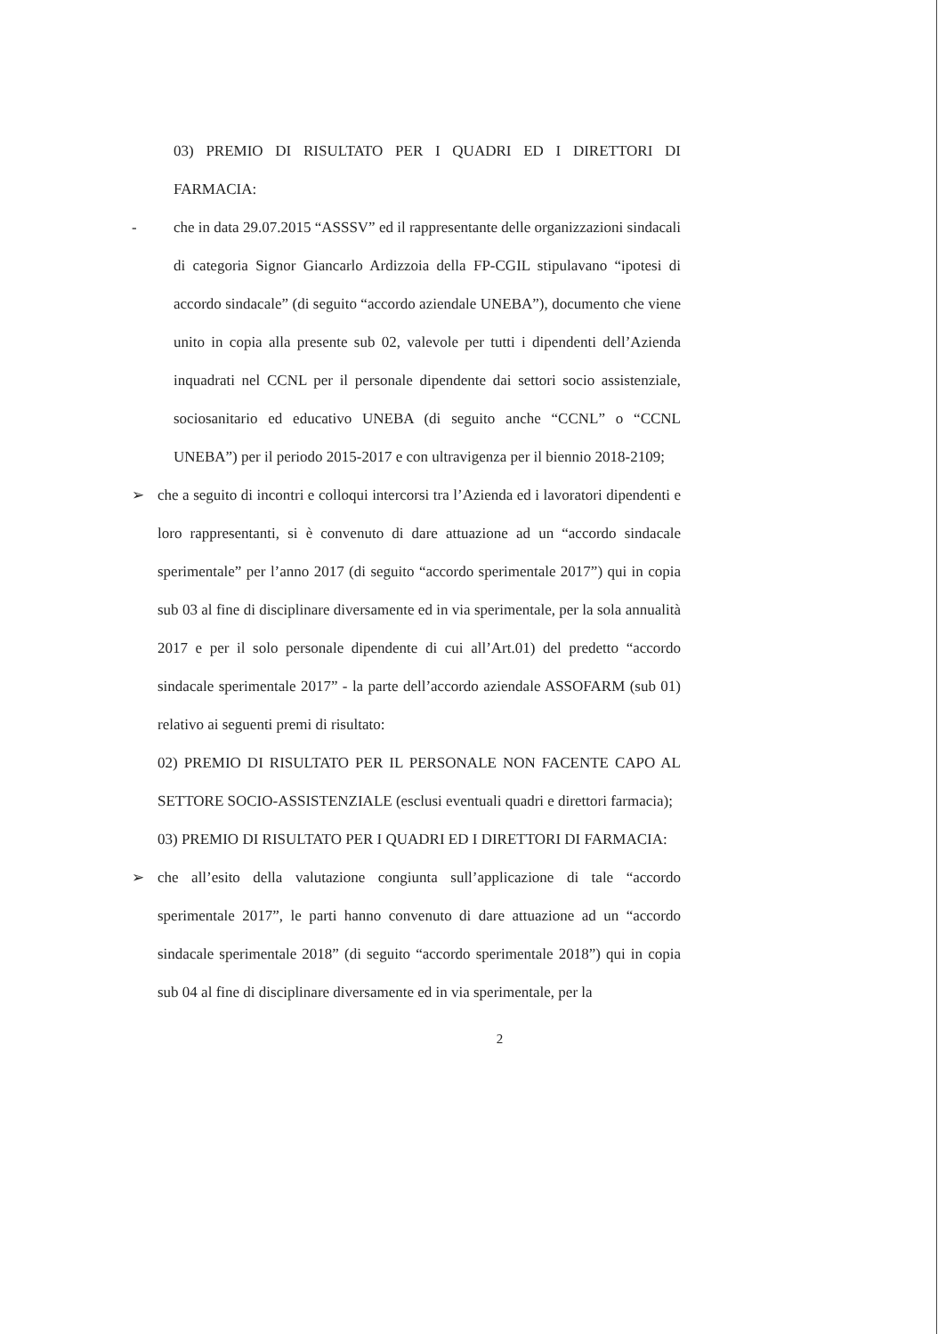03) PREMIO DI RISULTATO PER I QUADRI ED I DIRETTORI DI FARMACIA:
- che in data 29.07.2015 “ASSSV” ed il rappresentante delle organizzazioni sindacali di categoria Signor Giancarlo Ardizzoia della FP-CGIL stipulavano “ipotesi di accordo sindacale” (di seguito “accordo aziendale UNEBA”), documento che viene unito in copia alla presente sub 02, valevole per tutti i dipendenti dell’Azienda inquadrati nel CCNL per il personale dipendente dai settori socio assistenziale, sociosanitario ed educativo UNEBA (di seguito anche “CCNL” o “CCNL UNEBA”) per il periodo 2015-2017 e con ultravigenza per il biennio 2018-2109;
➢ che a seguito di incontri e colloqui intercorsi tra l’Azienda ed i lavoratori dipendenti e loro rappresentanti, si è convenuto di dare attuazione ad un “accordo sindacale sperimentale” per l’anno 2017 (di seguito “accordo sperimentale 2017”) qui in copia sub 03 al fine di disciplinare diversamente ed in via sperimentale, per la sola annualità 2017 e per il solo personale dipendente di cui all’Art.01) del predetto “accordo sindacale sperimentale 2017” - la parte dell’accordo aziendale ASSOFARM (sub 01) relativo ai seguenti premi di risultato:
02) PREMIO DI RISULTATO PER IL PERSONALE NON FACENTE CAPO AL SETTORE SOCIO-ASSISTENZIALE (esclusi eventuali quadri e direttori farmacia);
03) PREMIO DI RISULTATO PER I QUADRI ED I DIRETTORI DI FARMACIA:
➢ che all’esito della valutazione congiunta sull’applicazione di tale “accordo sperimentale 2017”, le parti hanno convenuto di dare attuazione ad un “accordo sindacale sperimentale 2018” (di seguito “accordo sperimentale 2018”) qui in copia sub 04 al fine di disciplinare diversamente ed in via sperimentale, per la
2